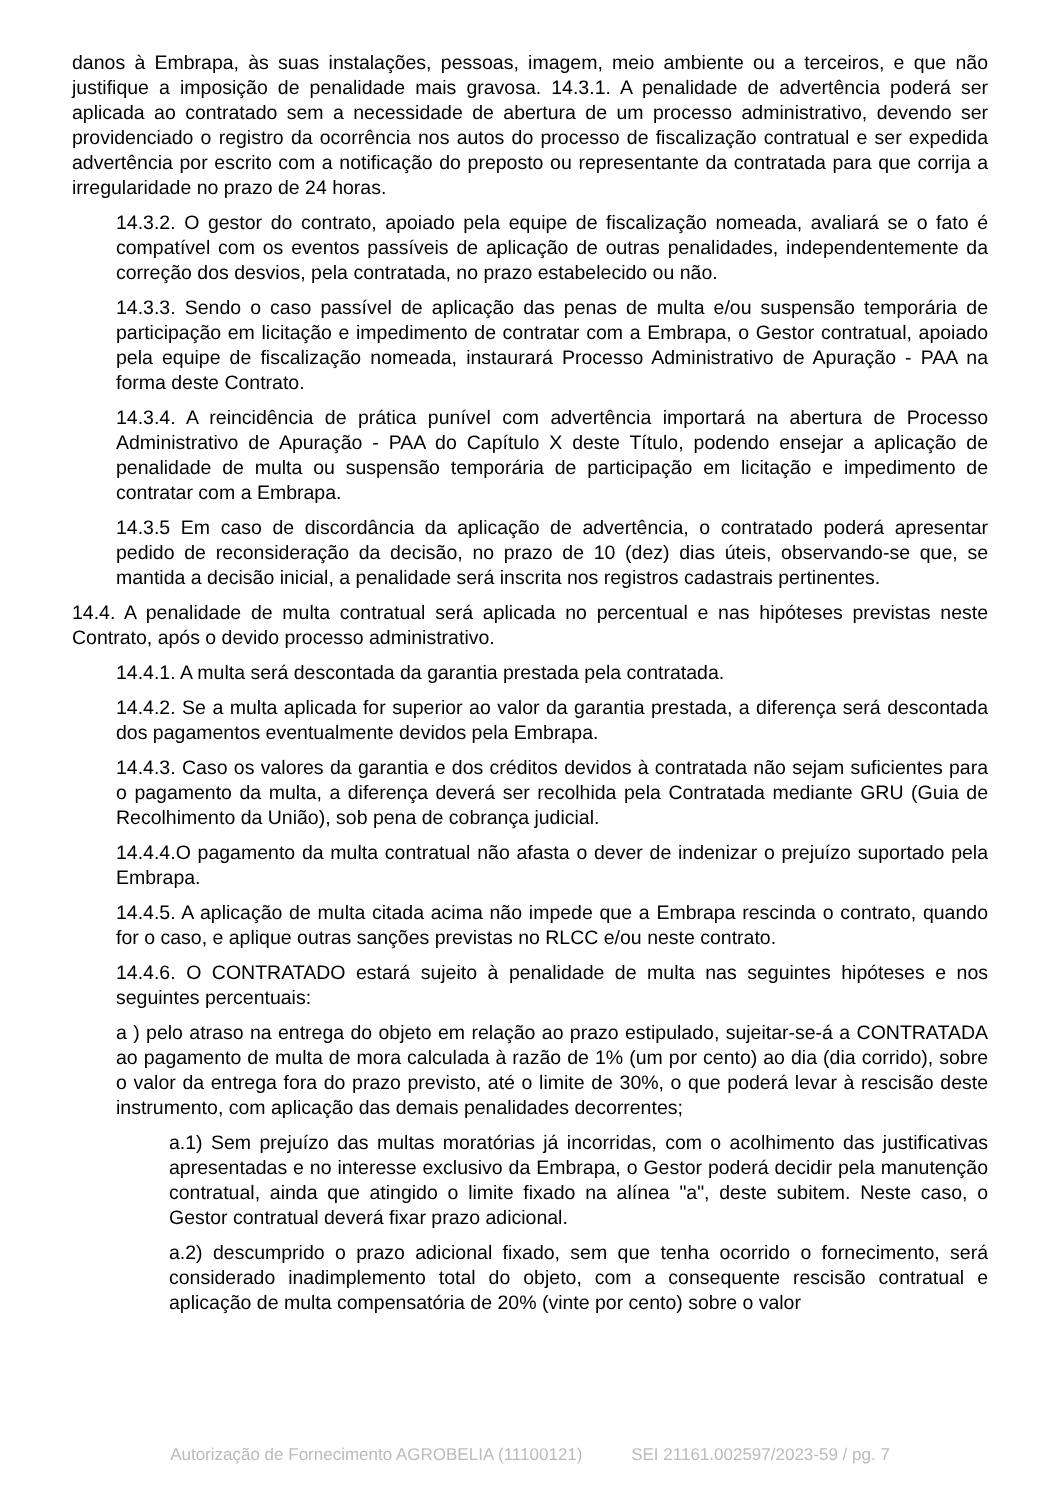danos à Embrapa, às suas instalações, pessoas, imagem, meio ambiente ou a terceiros, e que não justifique a imposição de penalidade mais gravosa. 14.3.1. A penalidade de advertência poderá ser aplicada ao contratado sem a necessidade de abertura de um processo administrativo, devendo ser providenciado o registro da ocorrência nos autos do processo de fiscalização contratual e ser expedida advertência por escrito com a notificação do preposto ou representante da contratada para que corrija a irregularidade no prazo de 24 horas.
14.3.2. O gestor do contrato, apoiado pela equipe de fiscalização nomeada, avaliará se o fato é compatível com os eventos passíveis de aplicação de outras penalidades, independentemente da correção dos desvios, pela contratada, no prazo estabelecido ou não.
14.3.3. Sendo o caso passível de aplicação das penas de multa e/ou suspensão temporária de participação em licitação e impedimento de contratar com a Embrapa, o Gestor contratual, apoiado pela equipe de fiscalização nomeada, instaurará Processo Administrativo de Apuração - PAA na forma deste Contrato.
14.3.4. A reincidência de prática punível com advertência importará na abertura de Processo Administrativo de Apuração - PAA do Capítulo X deste Título, podendo ensejar a aplicação de penalidade de multa ou suspensão temporária de participação em licitação e impedimento de contratar com a Embrapa.
14.3.5 Em caso de discordância da aplicação de advertência, o contratado poderá apresentar pedido de reconsideração da decisão, no prazo de 10 (dez) dias úteis, observando-se que, se mantida a decisão inicial, a penalidade será inscrita nos registros cadastrais pertinentes.
14.4. A penalidade de multa contratual será aplicada no percentual e nas hipóteses previstas neste Contrato, após o devido processo administrativo.
14.4.1. A multa será descontada da garantia prestada pela contratada.
14.4.2. Se a multa aplicada for superior ao valor da garantia prestada, a diferença será descontada dos pagamentos eventualmente devidos pela Embrapa.
14.4.3. Caso os valores da garantia e dos créditos devidos à contratada não sejam suficientes para o pagamento da multa, a diferença deverá ser recolhida pela Contratada mediante GRU (Guia de Recolhimento da União), sob pena de cobrança judicial.
14.4.4.O pagamento da multa contratual não afasta o dever de indenizar o prejuízo suportado pela Embrapa.
14.4.5. A aplicação de multa citada acima não impede que a Embrapa rescinda o contrato, quando for o caso, e aplique outras sanções previstas no RLCC e/ou neste contrato.
14.4.6. O CONTRATADO estará sujeito à penalidade de multa nas seguintes hipóteses e nos seguintes percentuais:
a ) pelo atraso na entrega do objeto em relação ao prazo estipulado, sujeitar-se-á a CONTRATADA ao pagamento de multa de mora calculada à razão de 1% (um por cento) ao dia (dia corrido), sobre o valor da entrega fora do prazo previsto, até o limite de 30%, o que poderá levar à rescisão deste instrumento, com aplicação das demais penalidades decorrentes;
a.1) Sem prejuízo das multas moratórias já incorridas, com o acolhimento das justificativas apresentadas e no interesse exclusivo da Embrapa, o Gestor poderá decidir pela manutenção contratual, ainda que atingido o limite fixado na alínea "a", deste subitem. Neste caso, o Gestor contratual deverá fixar prazo adicional.
a.2) descumprido o prazo adicional fixado, sem que tenha ocorrido o fornecimento, será considerado inadimplemento total do objeto, com a consequente rescisão contratual e aplicação de multa compensatória de 20% (vinte por cento) sobre o valor
Autorização de Fornecimento AGROBELIA (11100121) SEI 21161.002597/2023-59 / pg. 7